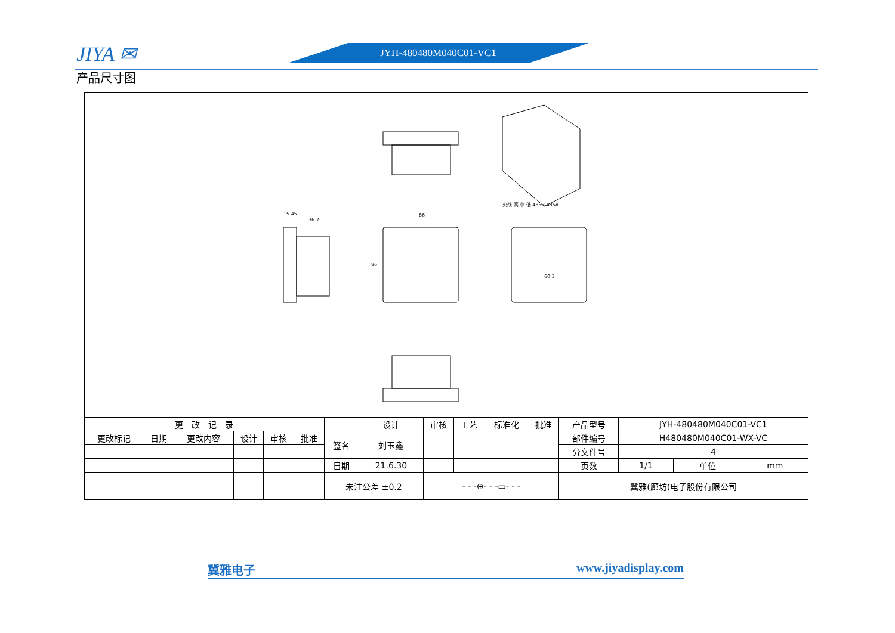JIYA ✉ JYH-480480M040C01-VC1
产品尺寸图
86
86
15.45
36.7
60.3
火线 高 中 低 485B 485A
| 更 改 记 录 | | | | | | | 设计 | 审核 | 工艺 | 标准化 | 批准 | 产品型号 | JYH-480480M040C01-VC1 | | |
| 更改标记 | 日期 | 更改内容 | 设计 | 审核 | 批准 | 签名 | 刘玉鑫 | | | | | 部件编号 | H480480M040C01-WX-VC | | |
| | | | | | | | | | | | | 分文件号 | 4 | | |
| | | | | | | 日期 | 21.6.30 | | | | | 页数 | 1/1 | 单位 | mm |
| | | | | | | 未注公差 ±0.2 | | - - -⊕- - -▭- - - | | | | 冀雅(廊坊)电子股份有限公司 | | | |
冀雅电子 www.jiyadisplay.com